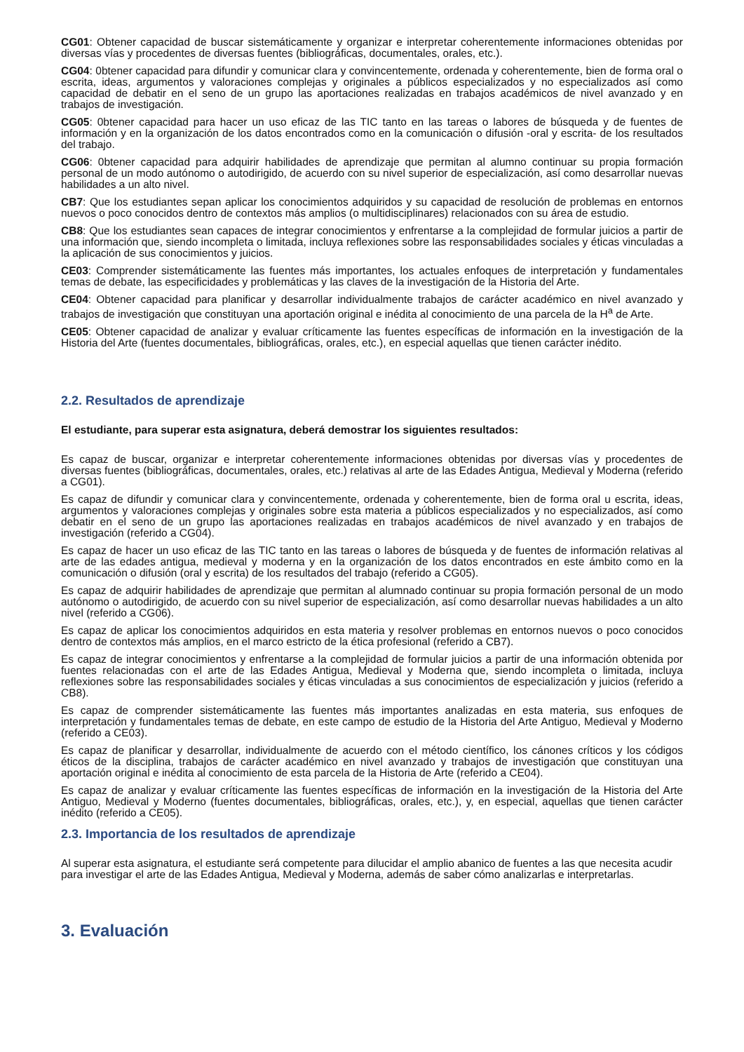CG01: Obtener capacidad de buscar sistemáticamente y organizar e interpretar coherentemente informaciones obtenidas por diversas vías y procedentes de diversas fuentes (bibliográficas, documentales, orales, etc.).
CG04: 0btener capacidad para difundir y comunicar clara y convincentemente, ordenada y coherentemente, bien de forma oral o escrita, ideas, argumentos y valoraciones complejas y originales a públicos especializados y no especializados así como capacidad de debatir en el seno de un grupo las aportaciones realizadas en trabajos académicos de nivel avanzado y en trabajos de investigación.
CG05: 0btener capacidad para hacer un uso eficaz de las TIC tanto en las tareas o labores de búsqueda y de fuentes de información y en la organización de los datos encontrados como en la comunicación o difusión -oral y escrita- de los resultados del trabajo.
CG06: 0btener capacidad para adquirir habilidades de aprendizaje que permitan al alumno continuar su propia formación personal de un modo autónomo o autodirigido, de acuerdo con su nivel superior de especialización, así como desarrollar nuevas habilidades a un alto nivel.
CB7: Que los estudiantes sepan aplicar los conocimientos adquiridos y su capacidad de resolución de problemas en entornos nuevos o poco conocidos dentro de contextos más amplios (o multidisciplinares) relacionados con su área de estudio.
CB8: Que los estudiantes sean capaces de integrar conocimientos y enfrentarse a la complejidad de formular juicios a partir de una información que, siendo incompleta o limitada, incluya reflexiones sobre las responsabilidades sociales y éticas vinculadas a la aplicación de sus conocimientos y juicios.
CE03: Comprender sistemáticamente las fuentes más importantes, los actuales enfoques de interpretación y fundamentales temas de debate, las especificidades y problemáticas y las claves de la investigación de la Historia del Arte.
CE04: Obtener capacidad para planificar y desarrollar individualmente trabajos de carácter académico en nivel avanzado y trabajos de investigación que constituyan una aportación original e inédita al conocimiento de una parcela de la H<sup>a</sup> de Arte.
CE05: Obtener capacidad de analizar y evaluar críticamente las fuentes específicas de información en la investigación de la Historia del Arte (fuentes documentales, bibliográficas, orales, etc.), en especial aquellas que tienen carácter inédito.
2.2. Resultados de aprendizaje
El estudiante, para superar esta asignatura, deberá demostrar los siguientes resultados:
Es capaz de buscar, organizar e interpretar coherentemente informaciones obtenidas por diversas vías y procedentes de diversas fuentes (bibliográficas, documentales, orales, etc.) relativas al arte de las Edades Antigua, Medieval y Moderna (referido a CG01).
Es capaz de difundir y comunicar clara y convincentemente, ordenada y coherentemente, bien de forma oral u escrita, ideas, argumentos y valoraciones complejas y originales sobre esta materia a públicos especializados y no especializados, así como debatir en el seno de un grupo las aportaciones realizadas en trabajos académicos de nivel avanzado y en trabajos de investigación (referido a CG04).
Es capaz de hacer un uso eficaz de las TIC tanto en las tareas o labores de búsqueda y de fuentes de información relativas al arte de las edades antigua, medieval y moderna y en la organización de los datos encontrados en este ámbito como en la comunicación o difusión (oral y escrita) de los resultados del trabajo (referido a CG05).
Es capaz de adquirir habilidades de aprendizaje que permitan al alumnado continuar su propia formación personal de un modo autónomo o autodirigido, de acuerdo con su nivel superior de especialización, así como desarrollar nuevas habilidades a un alto nivel (referido a CG06).
Es capaz de aplicar los conocimientos adquiridos en esta materia y resolver problemas en entornos nuevos o poco conocidos dentro de contextos más amplios, en el marco estricto de la ética profesional (referido a CB7).
Es capaz de integrar conocimientos y enfrentarse a la complejidad de formular juicios a partir de una información obtenida por fuentes relacionadas con el arte de las Edades Antigua, Medieval y Moderna que, siendo incompleta o limitada, incluya reflexiones sobre las responsabilidades sociales y éticas vinculadas a sus conocimientos de especialización y juicios (referido a CB8).
Es capaz de comprender sistemáticamente las fuentes más importantes analizadas en esta materia, sus enfoques de interpretación y fundamentales temas de debate, en este campo de estudio de la Historia del Arte Antiguo, Medieval y Moderno (referido a CE03).
Es capaz de planificar y desarrollar, individualmente de acuerdo con el método científico, los cánones críticos y los códigos éticos de la disciplina, trabajos de carácter académico en nivel avanzado y trabajos de investigación que constituyan una aportación original e inédita al conocimiento de esta parcela de la Historia de Arte (referido a CE04).
Es capaz de analizar y evaluar críticamente las fuentes específicas de información en la investigación de la Historia del Arte Antiguo, Medieval y Moderno (fuentes documentales, bibliográficas, orales, etc.), y, en especial, aquellas que tienen carácter inédito (referido a CE05).
2.3. Importancia de los resultados de aprendizaje
Al superar esta asignatura, el estudiante será competente para dilucidar el amplio abanico de fuentes a las que necesita acudir para investigar el arte de las Edades Antigua, Medieval y Moderna, además de saber cómo analizarlas e interpretarlas.
3. Evaluación